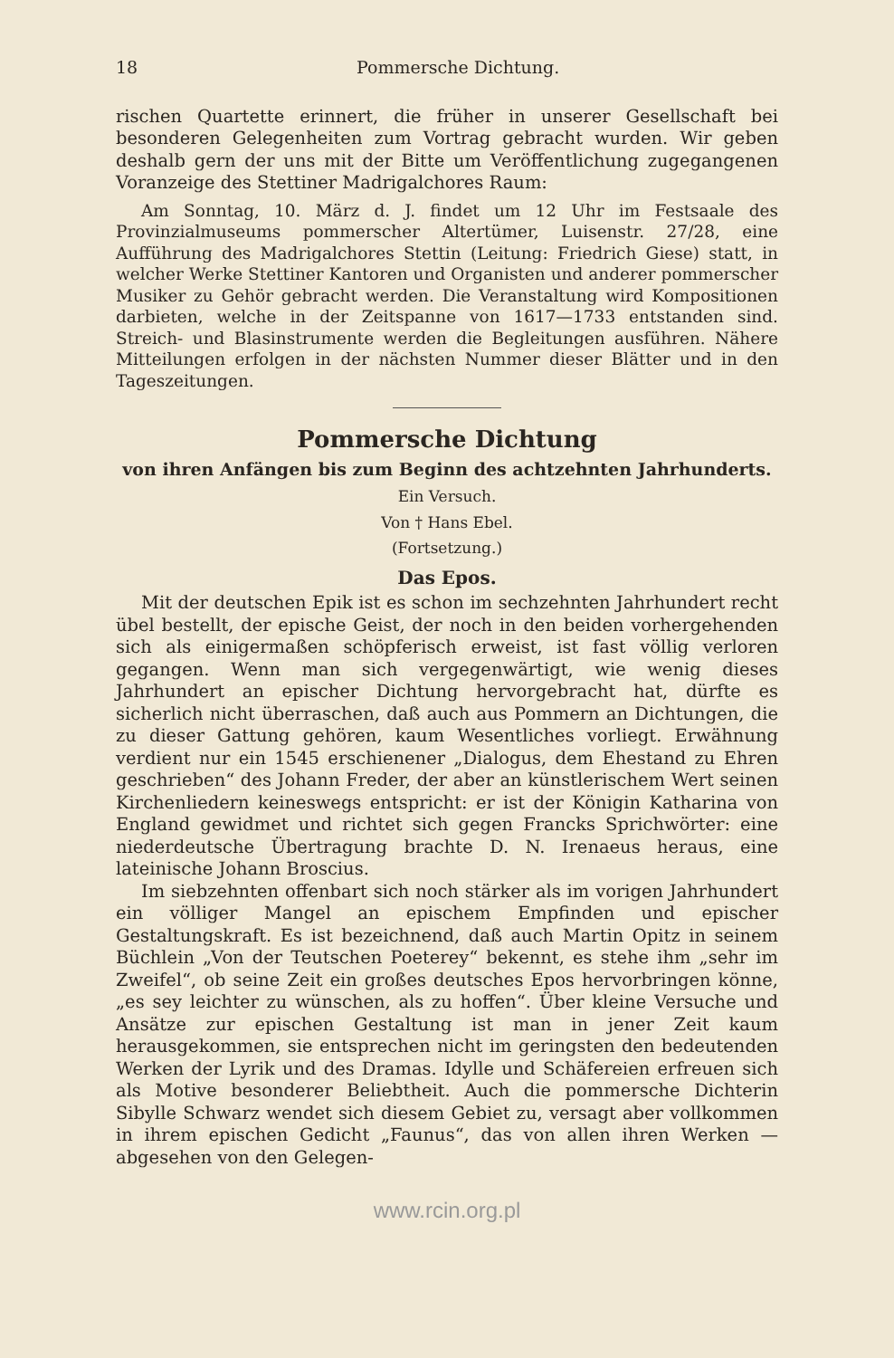18 Pommersche Dichtung.
rischen Quartette erinnert, die früher in unserer Gesellschaft bei besonderen Gelegenheiten zum Vortrag gebracht wurden. Wir geben deshalb gern der uns mit der Bitte um Veröffentlichung zugegangenen Voranzeige des Stettiner Madrigalchores Raum:
Am Sonntag, 10. März d. J. findet um 12 Uhr im Festsaale des Provinzialmuseums pommerscher Altertümer, Luisenstr. 27/28, eine Aufführung des Madrigalchores Stettin (Leitung: Friedrich Giese) statt, in welcher Werke Stettiner Kantoren und Organisten und anderer pommerscher Musiker zu Gehör gebracht werden. Die Veranstaltung wird Kompositionen darbieten, welche in der Zeitspanne von 1617—1733 entstanden sind. Streich- und Blasinstrumente werden die Begleitungen ausführen. Nähere Mitteilungen erfolgen in der nächsten Nummer dieser Blätter und in den Tageszeitungen.
Pommersche Dichtung
von ihren Anfängen bis zum Beginn des achtzehnten Jahrhunderts.
Ein Versuch.
Von † Hans Ebel.
(Fortsetzung.)
Das Epos.
Mit der deutschen Epik ist es schon im sechzehnten Jahrhundert recht übel bestellt, der epische Geist, der noch in den beiden vorhergehenden sich als einigermaßen schöpferisch erweist, ist fast völlig verloren gegangen. Wenn man sich vergegenwärtigt, wie wenig dieses Jahrhundert an epischer Dichtung hervorgebracht hat, dürfte es sicherlich nicht überraschen, daß auch aus Pommern an Dichtungen, die zu dieser Gattung gehören, kaum Wesentliches vorliegt. Erwähnung verdient nur ein 1545 erschienener „Dialogus, dem Ehestand zu Ehren geschrieben“ des Johann Freder, der aber an künstlerischem Wert seinen Kirchenliedern keineswegs entspricht: er ist der Königin Katharina von England gewidmet und richtet sich gegen Francks Sprichwörter: eine niederdeutsche Übertragung brachte D. N. Irenaeus heraus, eine lateinische Johann Broscius.
Im siebzehnten offenbart sich noch stärker als im vorigen Jahrhundert ein völliger Mangel an epischem Empfinden und epischer Gestaltungskraft. Es ist bezeichnend, daß auch Martin Opitz in seinem Büchlein „Von der Teutschen Poeterey“ bekennt, es stehe ihm „sehr im Zweifel“, ob seine Zeit ein großes deutsches Epos hervorbringen könne, „es sey leichter zu wünschen, als zu hoffen“. Über kleine Versuche und Ansätze zur epischen Gestaltung ist man in jener Zeit kaum herausgekommen, sie entsprechen nicht im geringsten den bedeutenden Werken der Lyrik und des Dramas. Idylle und Schäfereien erfreuen sich als Motive besonderer Beliebtheit. Auch die pommersche Dichterin Sibylle Schwarz wendet sich diesem Gebiet zu, versagt aber vollkommen in ihrem epischen Gedicht „Faunus“, das von allen ihren Werken — abgesehen von den Gelegen-
www.rcin.org.pl